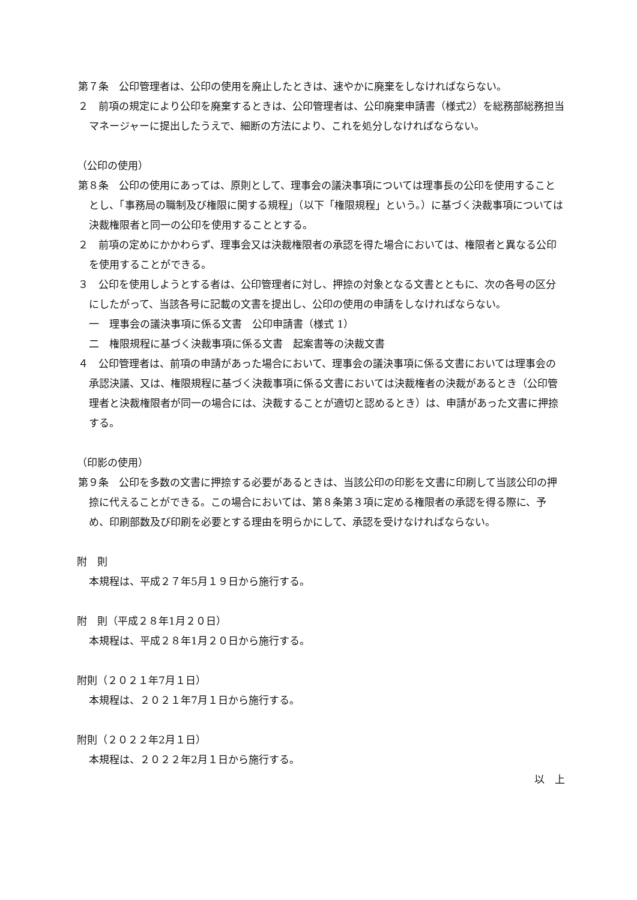第７条　公印管理者は、公印の使用を廃止したときは、速やかに廃棄をしなければならない。
２　前項の規定により公印を廃棄するときは、公印管理者は、公印廃棄申請書（様式2）を総務部総務担当マネージャーに提出したうえで、細断の方法により、これを処分しなければならない。
（公印の使用）
第８条　公印の使用にあっては、原則として、理事会の議決事項については理事長の公印を使用することとし、「事務局の職制及び権限に関する規程」（以下「権限規程」という。）に基づく決裁事項については決裁権限者と同一の公印を使用することとする。
２　前項の定めにかかわらず、理事会又は決裁権限者の承認を得た場合においては、権限者と異なる公印を使用することができる。
３　公印を使用しようとする者は、公印管理者に対し、押捺の対象となる文書とともに、次の各号の区分にしたがって、当該各号に記載の文書を提出し、公印の使用の申請をしなければならない。
一　理事会の議決事項に係る文書　公印申請書（様式 1）
二　権限規程に基づく決裁事項に係る文書　起案書等の決裁文書
４　公印管理者は、前項の申請があった場合において、理事会の議決事項に係る文書においては理事会の承認決議、又は、権限規程に基づく決裁事項に係る文書においては決裁権者の決裁があるとき（公印管理者と決裁権限者が同一の場合には、決裁することが適切と認めるとき）は、申請があった文書に押捺する。
（印影の使用）
第９条　公印を多数の文書に押捺する必要があるときは、当該公印の印影を文書に印刷して当該公印の押捺に代えることができる。この場合においては、第８条第３項に定める権限者の承認を得る際に、予め、印刷部数及び印刷を必要とする理由を明らかにして、承認を受けなければならない。
附　則
本規程は、平成２７年5月１９日から施行する。
附　則（平成２８年1月２０日）
本規程は、平成２８年1月２０日から施行する。
附則（２０２１年7月１日）
本規程は、２０２１年7月１日から施行する。
附則（２０２２年2月１日）
本規程は、２０２２年2月１日から施行する。
以　上